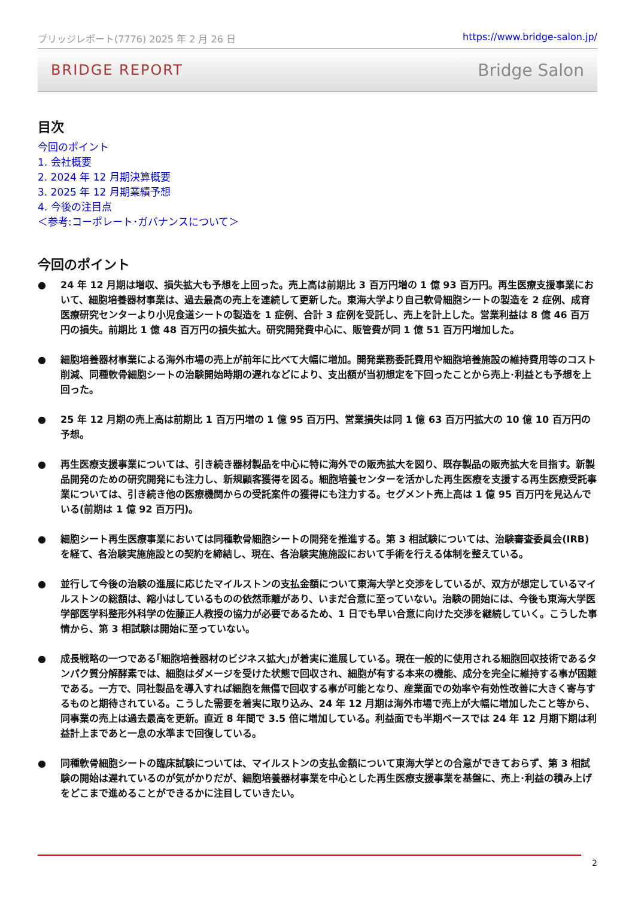ブリッジレポート(7776) 2025 年 2 月 26 日 https://www.bridge-salon.jp/
BRIDGE REPORT Bridge Salon
目次
今回のポイント
1. 会社概要
2. 2024 年 12 月期決算概要
3. 2025 年 12 月期業績予想
4. 今後の注目点
＜参考:コーポレート･ガバナンスについて＞
今回のポイント
● 24 年 12 月期は増収、損失拡大も予想を上回った。売上高は前期比 3 百万円増の 1 億 93 百万円。再生医療支援事業において、細胞培養器材事業は、過去最高の売上を連続して更新した。東海大学より自己軟骨細胞シートの製造を 2 症例、成育医療研究センターより小児食道シートの製造を 1 症例、合計 3 症例を受託し、売上を計上した。営業利益は 8 億 46 百万円の損失。前期比 1 億 48 百万円の損失拡大。研究開発費中心に、販管費が同 1 億 51 百万円増加した。
● 細胞培養器材事業による海外市場の売上が前年に比べて大幅に増加。開発業務委託費用や細胞培養施設の維持費用等のコスト削減、同種軟骨細胞シートの治験開始時期の遅れなどにより、支出額が当初想定を下回ったことから売上･利益とも予想を上回った。
● 25 年 12 月期の売上高は前期比 1 百万円増の 1 億 95 百万円、営業損失は同 1 億 63 百万円拡大の 10 億 10 百万円の予想。
● 再生医療支援事業については、引き続き器材製品を中心に特に海外での販売拡大を図り、既存製品の販売拡大を目指す。新製品開発のための研究開発にも注力し、新規顧客獲得を図る。細胞培養センターを活かした再生医療を支援する再生医療受託事業については、引き続き他の医療機関からの受託案件の獲得にも注力する。セグメント売上高は 1 億 95 百万円を見込んでいる(前期は 1 億 92 百万円)。
● 細胞シート再生医療事業においては同種軟骨細胞シートの開発を推進する。第 3 相試験については、治験審査委員会(IRB)を経て、各治験実施施設との契約を締結し、現在、各治験実施施設において手術を行える体制を整えている。
● 並行して今後の治験の進展に応じたマイルストンの支払金額について東海大学と交渉をしているが、双方が想定しているマイルストンの総額は、縮小はしているものの依然乖離があり、いまだ合意に至っていない。治験の開始には、今後も東海大学医学部医学科整形外科学の佐藤正人教授の協力が必要であるため、1 日でも早い合意に向けた交渉を継続していく。こうした事情から、第 3 相試験は開始に至っていない。
● 成長戦略の一つである｢細胞培養器材のビジネス拡大｣が着実に進展している。現在一般的に使用される細胞回収技術であるタンパク質分解酵素では、細胞はダメージを受けた状態で回収され、細胞が有する本来の機能、成分を完全に維持する事が困難である。一方で、同社製品を導入すれば細胞を無傷で回収する事が可能となり、産業面での効率や有効性改善に大きく寄与するものと期待されている。こうした需要を着実に取り込み、24 年 12 月期は海外市場で売上が大幅に増加したこと等から、同事業の売上は過去最高を更新。直近 8 年間で 3.5 倍に増加している。利益面でも半期ベースでは 24 年 12 月期下期は利益計上まであと一息の水準まで回復している。
● 同種軟骨細胞シートの臨床試験については、マイルストンの支払金額について東海大学との合意ができておらず、第 3 相試験の開始は遅れているのが気がかりだが、細胞培養器材事業を中心とした再生医療支援事業を基盤に、売上･利益の積み上げをどこまで進めることができるかに注目していきたい。
2